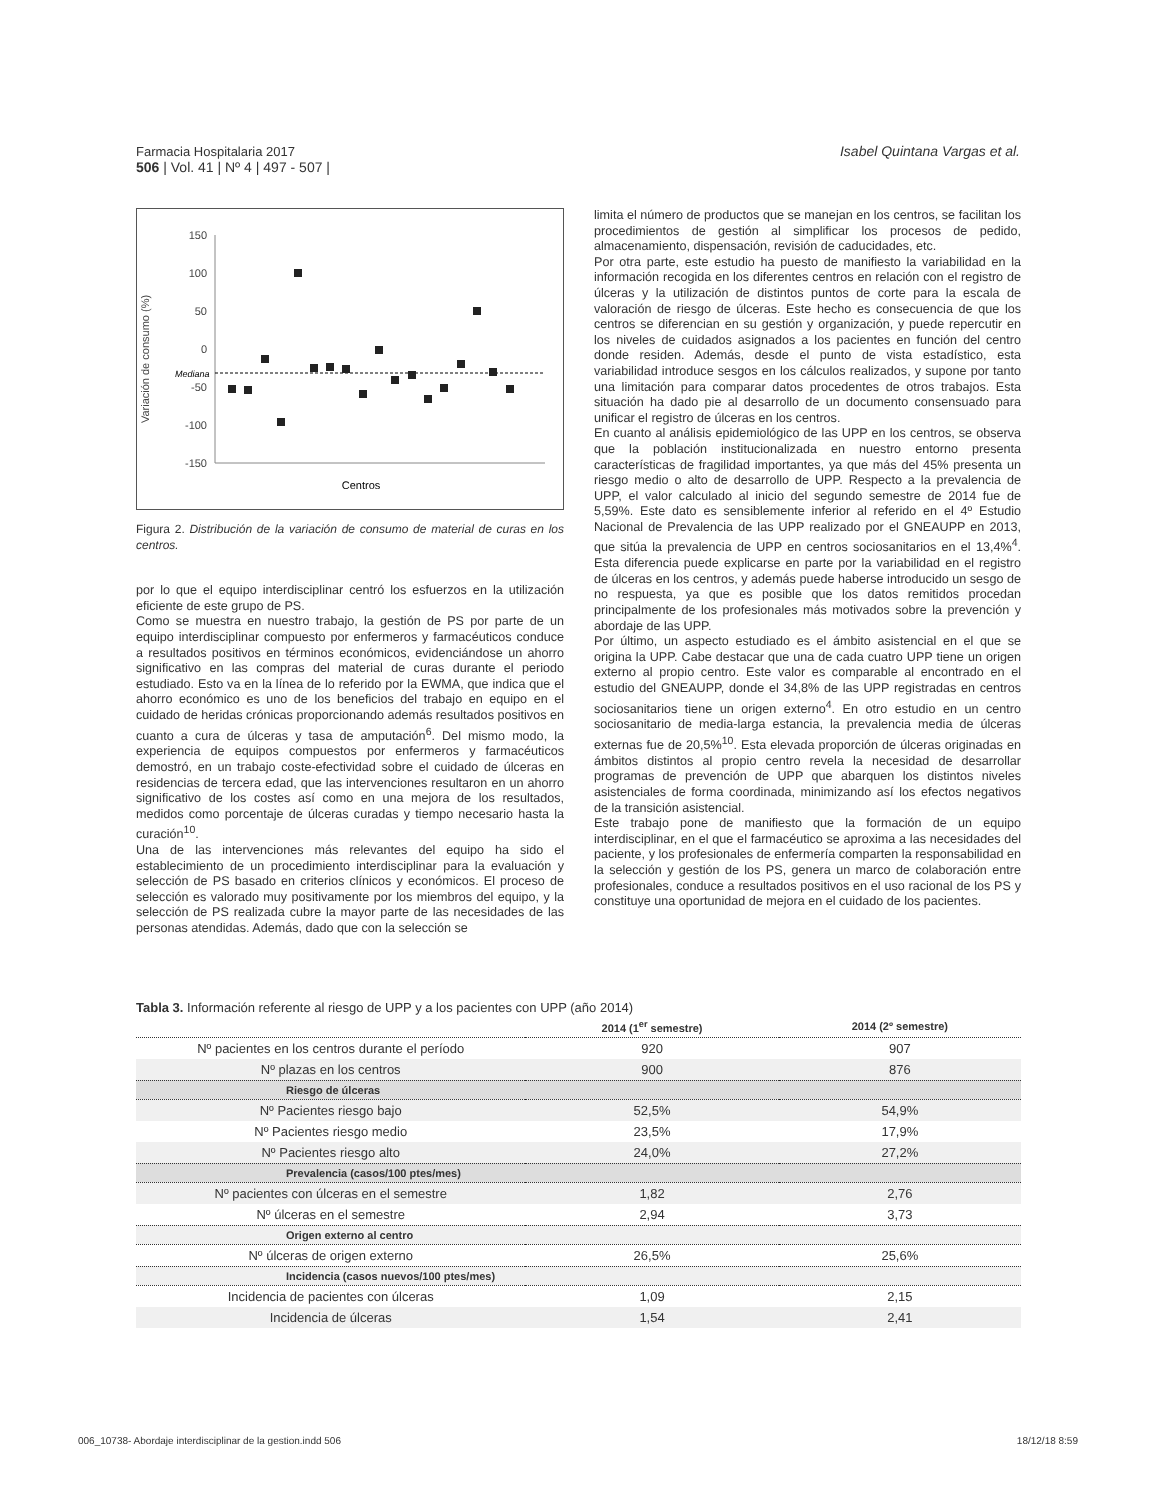Farmacia Hospitalaria 2017
506 | Vol. 41 | Nº 4 | 497 - 507 |
Isabel Quintana Vargas et al.
Variación de consumo (%)
150
100
50
0
-50
-100
-150
Mediana
Centros
Figura 2. Distribución de la variación de consumo de material de curas en los centros.
por lo que el equipo interdisciplinar centró los esfuerzos en la utilización eficiente de este grupo de PS.
Como se muestra en nuestro trabajo, la gestión de PS por parte de un equipo interdisciplinar compuesto por enfermeros y farmacéuticos conduce a resultados positivos en términos económicos, evidenciándose un ahorro significativo en las compras del material de curas durante el periodo estudiado. Esto va en la línea de lo referido por la EWMA, que indica que el ahorro económico es uno de los beneficios del trabajo en equipo en el cuidado de heridas crónicas proporcionando además resultados positivos en cuanto a cura de úlceras y tasa de amputación<sup>6</sup>. Del mismo modo, la experiencia de equipos compuestos por enfermeros y farmacéuticos demostró, en un trabajo coste-efectividad sobre el cuidado de úlceras en residencias de tercera edad, que las intervenciones resultaron en un ahorro significativo de los costes así como en una mejora de los resultados, medidos como porcentaje de úlceras curadas y tiempo necesario hasta la curación<sup>10</sup>.
Una de las intervenciones más relevantes del equipo ha sido el establecimiento de un procedimiento interdisciplinar para la evaluación y selección de PS basado en criterios clínicos y económicos. El proceso de selección es valorado muy positivamente por los miembros del equipo, y la selección de PS realizada cubre la mayor parte de las necesidades de las personas atendidas. Además, dado que con la selección se
limita el número de productos que se manejan en los centros, se facilitan los procedimientos de gestión al simplificar los procesos de pedido, almacenamiento, dispensación, revisión de caducidades, etc.
Por otra parte, este estudio ha puesto de manifiesto la variabilidad en la información recogida en los diferentes centros en relación con el registro de úlceras y la utilización de distintos puntos de corte para la escala de valoración de riesgo de úlceras. Este hecho es consecuencia de que los centros se diferencian en su gestión y organización, y puede repercutir en los niveles de cuidados asignados a los pacientes en función del centro donde residen. Además, desde el punto de vista estadístico, esta variabilidad introduce sesgos en los cálculos realizados, y supone por tanto una limitación para comparar datos procedentes de otros trabajos. Esta situación ha dado pie al desarrollo de un documento consensuado para unificar el registro de úlceras en los centros.
En cuanto al análisis epidemiológico de las UPP en los centros, se observa que la población institucionalizada en nuestro entorno presenta características de fragilidad importantes, ya que más del 45% presenta un riesgo medio o alto de desarrollo de UPP. Respecto a la prevalencia de UPP, el valor calculado al inicio del segundo semestre de 2014 fue de 5,59%. Este dato es sensiblemente inferior al referido en el 4º Estudio Nacional de Prevalencia de las UPP realizado por el GNEAUPP en 2013, que sitúa la prevalencia de UPP en centros sociosanitarios en el 13,4%<sup>4</sup>. Esta diferencia puede explicarse en parte por la variabilidad en el registro de úlceras en los centros, y además puede haberse introducido un sesgo de no respuesta, ya que es posible que los datos remitidos procedan principalmente de los profesionales más motivados sobre la prevención y abordaje de las UPP.
Por último, un aspecto estudiado es el ámbito asistencial en el que se origina la UPP. Cabe destacar que una de cada cuatro UPP tiene un origen externo al propio centro. Este valor es comparable al encontrado en el estudio del GNEAUPP, donde el 34,8% de las UPP registradas en centros sociosanitarios tiene un origen externo<sup>4</sup>. En otro estudio en un centro sociosanitario de media-larga estancia, la prevalencia media de úlceras externas fue de 20,5%<sup>10</sup>. Esta elevada proporción de úlceras originadas en ámbitos distintos al propio centro revela la necesidad de desarrollar programas de prevención de UPP que abarquen los distintos niveles asistenciales de forma coordinada, minimizando así los efectos negativos de la transición asistencial.
Este trabajo pone de manifiesto que la formación de un equipo interdisciplinar, en el que el farmacéutico se aproxima a las necesidades del paciente, y los profesionales de enfermería comparten la responsabilidad en la selección y gestión de los PS, genera un marco de colaboración entre profesionales, conduce a resultados positivos en el uso racional de los PS y constituye una oportunidad de mejora en el cuidado de los pacientes.
Tabla 3. Información referente al riesgo de UPP y a los pacientes con UPP (año 2014)
| | 2014 (1<sup>er</sup> semestre) | 2014 (2º semestre) |
| --- | --- | --- |
| Nº pacientes en los centros durante el período | 920 | 907 |
| Nº plazas en los centros | 900 | 876 |
| Riesgo de úlceras | | |
| Nº Pacientes riesgo bajo | 52,5% | 54,9% |
| Nº Pacientes riesgo medio | 23,5% | 17,9% |
| Nº Pacientes riesgo alto | 24,0% | 27,2% |
| Prevalencia (casos/100 ptes/mes) | | |
| Nº pacientes con úlceras en el semestre | 1,82 | 2,76 |
| Nº úlceras en el semestre | 2,94 | 3,73 |
| Origen externo al centro | | |
| Nº úlceras de origen externo | 26,5% | 25,6% |
| Incidencia (casos nuevos/100 ptes/mes) | | |
| Incidencia de pacientes con úlceras | 1,09 | 2,15 |
| Incidencia de úlceras | 1,54 | 2,41 |
006_10738- Abordaje interdisciplinar de la gestion.indd 506 18/12/18 8:59